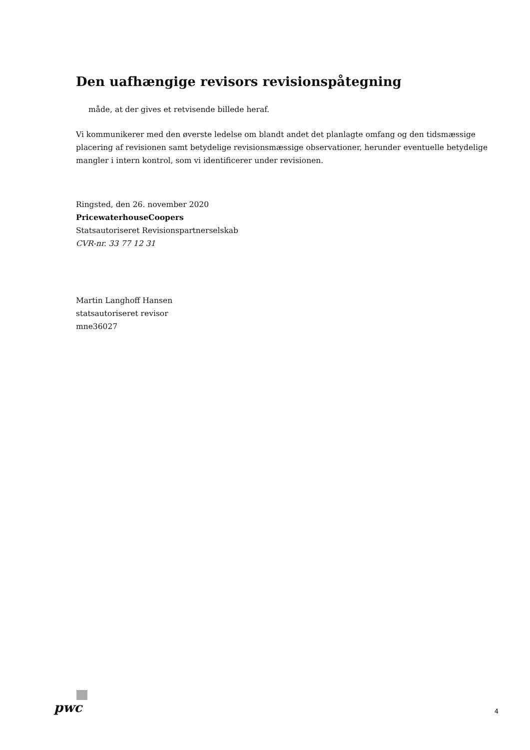Den uafhængige revisors revisionspåtegning
måde, at der gives et retvisende billede heraf.
Vi kommunikerer med den øverste ledelse om blandt andet det planlagte omfang og den tidsmæssige placering af revisionen samt betydelige revisionsmæssige observationer, herunder eventuelle betydelige mangler i intern kontrol, som vi identificerer under revisionen.
Ringsted, den 26. november 2020
PricewaterhouseCoopers
Statsautoriseret Revisionspartnerselskab
CVR-nr. 33 77 12 31
Martin Langhoff Hansen
statsautoriseret revisor
mne36027
pwc
4